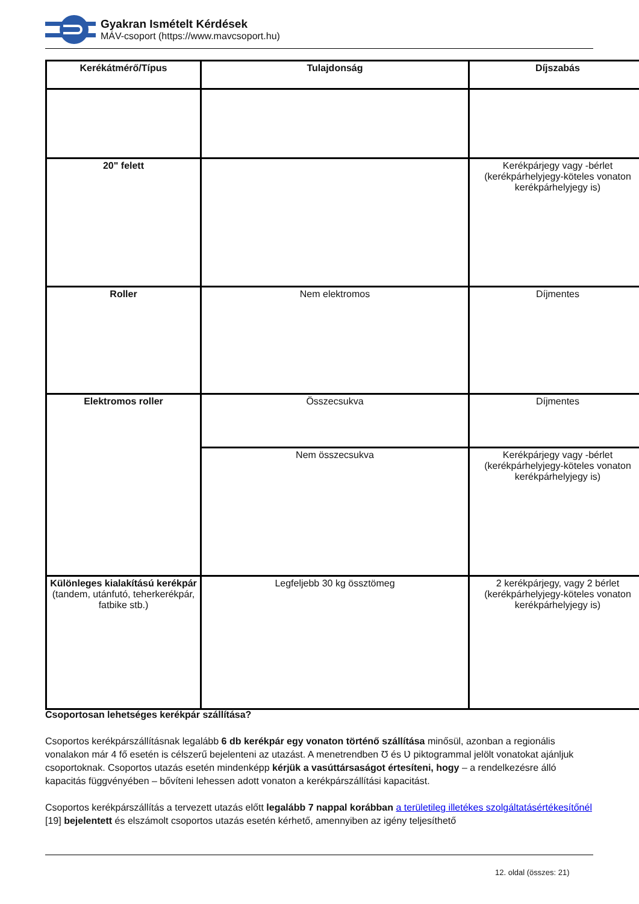Gyakran Ismételt Kérdések
MÁV-csoport (https://www.mavcsoport.hu)
| Kerékátmérő/Típus | Tulajdonság | Díjszabás |
| --- | --- | --- |
| 20" felett | | Kerékpárjegy vagy -bérlet (kerékpárhelyjegy-köteles vonaton kerékpárhelyjegy is) |
| Roller | Nem elektromos | Díjmentes |
| Elektromos roller | Összecsukva | Díjmentes |
| | Nem összecsukva | Kerékpárjegy vagy -bérlet (kerékpárhelyjegy-köteles vonaton kerékpárhelyjegy is) |
| Különleges kialakítású kerékpár (tandem, utánfutó, teherkerékpár, fatbike stb.) | Legfeljebb 30 kg össztömeg | 2 kerékpárjegy, vagy 2 bérlet (kerékpárhelyjegy-köteles vonaton kerékpárhelyjegy is) |
Csoportosan lehetséges kerékpár szállítása?
Csoportos kerékpárszállításnak legalább 6 db kerékpár egy vonaton történő szállítása minősül, azonban a regionális vonalakon már 4 fő esetén is célszerű bejelenteni az utazást. A menetrendben Ʊ és Ʋ piktogrammal jelölt vonatokat ajánljuk csoportoknak. Csoportos utazás esetén mindenképp kérjük a vasúttársaságot értesíteni, hogy – a rendelkezésre álló kapacitás függvényében – bővíteni lehessen adott vonaton a kerékpárszállítási kapacitást.
Csoportos kerékpárszállítás a tervezett utazás előtt legalább 7 nappal korábban a területileg illetékes szolgáltatásértékesítőnél [19] bejelentett és elszámolt csoportos utazás esetén kérhető, amennyiben az igény teljesíthető
12. oldal (összes: 21)